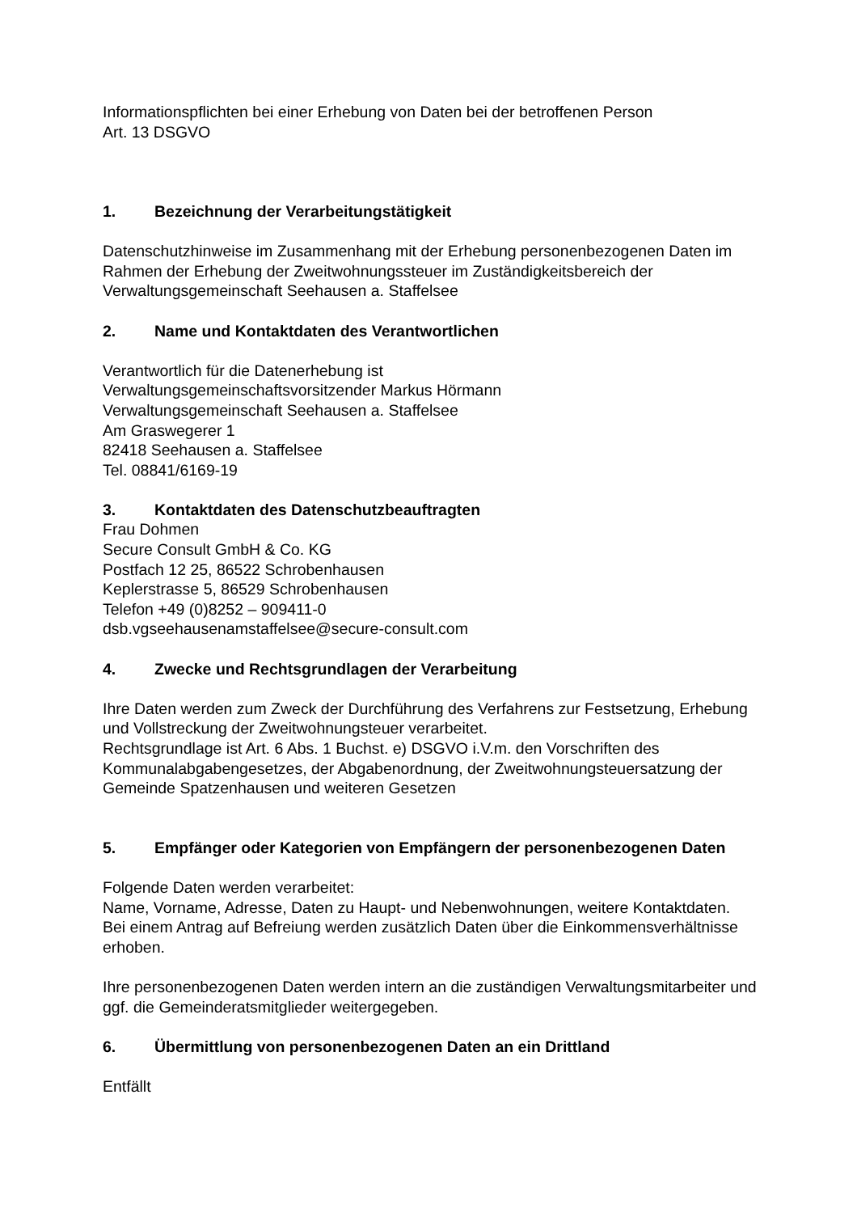Informationspflichten bei einer Erhebung von Daten bei der betroffenen Person
Art. 13 DSGVO
1. Bezeichnung der Verarbeitungstätigkeit
Datenschutzhinweise im Zusammenhang mit der Erhebung personenbezogenen Daten im Rahmen der Erhebung der Zweitwohnungssteuer im Zuständigkeitsbereich der Verwaltungsgemeinschaft Seehausen a. Staffelsee
2. Name und Kontaktdaten des Verantwortlichen
Verantwortlich für die Datenerhebung ist
Verwaltungsgemeinschaftsvorsitzender Markus Hörmann
Verwaltungsgemeinschaft Seehausen a. Staffelsee
Am Graswegerer 1
82418 Seehausen a. Staffelsee
Tel. 08841/6169-19
3. Kontaktdaten des Datenschutzbeauftragten
Frau Dohmen
Secure Consult GmbH & Co. KG
Postfach 12 25, 86522 Schrobenhausen
Keplerstrasse 5, 86529 Schrobenhausen
Telefon +49 (0)8252 – 909411-0
dsb.vgseehausenamstaffelsee@secure-consult.com
4. Zwecke und Rechtsgrundlagen der Verarbeitung
Ihre Daten werden zum Zweck der Durchführung des Verfahrens zur Festsetzung, Erhebung und Vollstreckung der Zweitwohnungsteuer verarbeitet.
Rechtsgrundlage ist Art. 6 Abs. 1 Buchst. e) DSGVO i.V.m. den Vorschriften des Kommunalabgabengesetzes, der Abgabenordnung, der Zweitwohnungsteuersatzung der Gemeinde Spatzenhausen und weiteren Gesetzen
5. Empfänger oder Kategorien von Empfängern der personenbezogenen Daten
Folgende Daten werden verarbeitet:
Name, Vorname, Adresse, Daten zu Haupt- und Nebenwohnungen, weitere Kontaktdaten.
Bei einem Antrag auf Befreiung werden zusätzlich Daten über die Einkommensverhältnisse erhoben.
Ihre personenbezogenen Daten werden intern an die zuständigen Verwaltungsmitarbeiter und ggf. die Gemeinderatsmitglieder weitergegeben.
6. Übermittlung von personenbezogenen Daten an ein Drittland
Entfällt